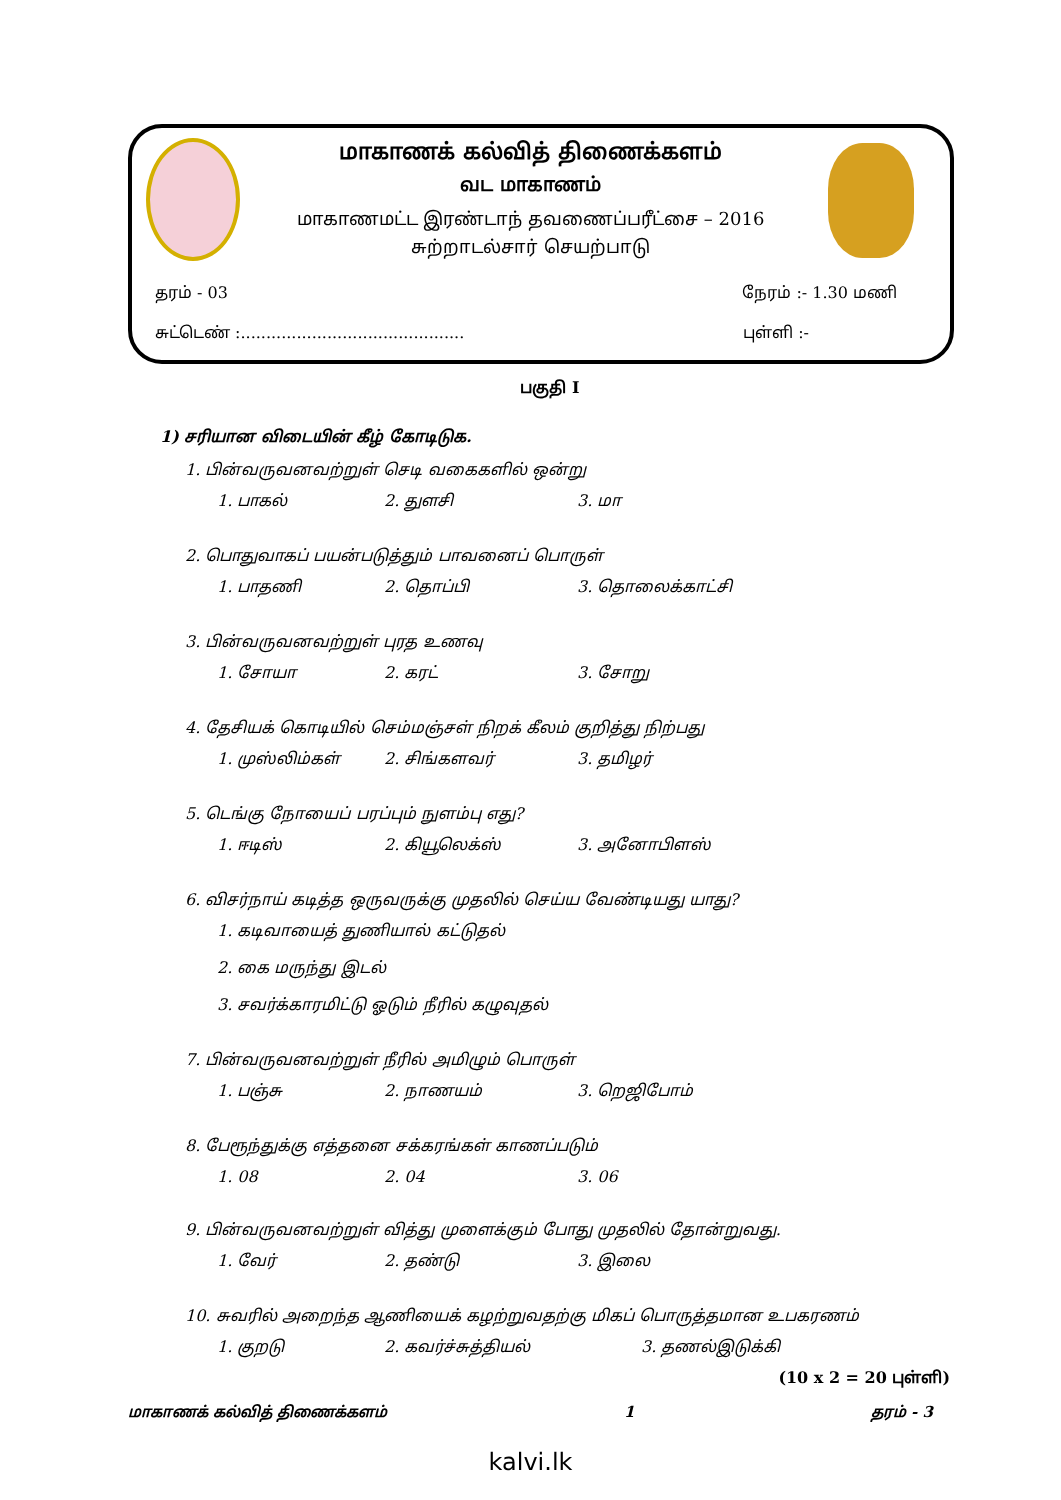மாகாணக் கல்வித் திணைக்களம்
வட மாகாணம்
மாகாணமட்ட இரண்டாந் தவணைப்பரீட்சை – 2016
சுற்றாடல்சார் செயற்பாடு
தரம் - 03 நேரம் :- 1.30 மணி
சுட்டெண் :............................................ புள்ளி :-
பகுதி I
1) சரியான விடையின் கீழ் கோடிடுக.
1. பின்வருவனவற்றுள் செடி வகைகளில் ஒன்று
1. பாகல் 2. துளசி 3. மா
2. பொதுவாகப் பயன்படுத்தும் பாவனைப் பொருள்
1. பாதணி 2. தொப்பி 3. தொலைக்காட்சி
3. பின்வருவனவற்றுள் புரத உணவு
1. சோயா 2. கரட் 3. சோறு
4. தேசியக் கொடியில் செம்மஞ்சள் நிறக் கீலம் குறித்து நிற்பது
1. முஸ்லிம்கள் 2. சிங்களவர் 3. தமிழர்
5. டெங்கு நோயைப் பரப்பும் நுளம்பு எது?
1. ஈடிஸ் 2. கியூலெக்ஸ் 3. அனோபிளஸ்
6. விசர்நாய் கடித்த ஒருவருக்கு முதலில் செய்ய வேண்டியது யாது?
1. கடிவாயைத் துணியால் கட்டுதல்
2. கை மருந்து இடல்
3. சவர்க்காரமிட்டு ஓடும் நீரில் கழுவுதல்
7. பின்வருவனவற்றுள் நீரில் அமிழும் பொருள்
1. பஞ்சு 2. நாணயம் 3. றெஜிபோம்
8. பேரூந்துக்கு எத்தனை சக்கரங்கள் காணப்படும்
1. 08 2. 04 3. 06
9. பின்வருவனவற்றுள் வித்து முளைக்கும் போது முதலில் தோன்றுவது.
1. வேர் 2. தண்டு 3. இலை
10. சுவரில் அறைந்த ஆணியைக் கழற்றுவதற்கு மிகப் பொருத்தமான உபகரணம்
1. குறடு 2. கவர்ச்சுத்தியல் 3. தணல்இடுக்கி
(10 x 2 = 20 புள்ளி)
மாகாணக் கல்வித் திணைக்களம் 1 தரம் - 3
kalvi.lk